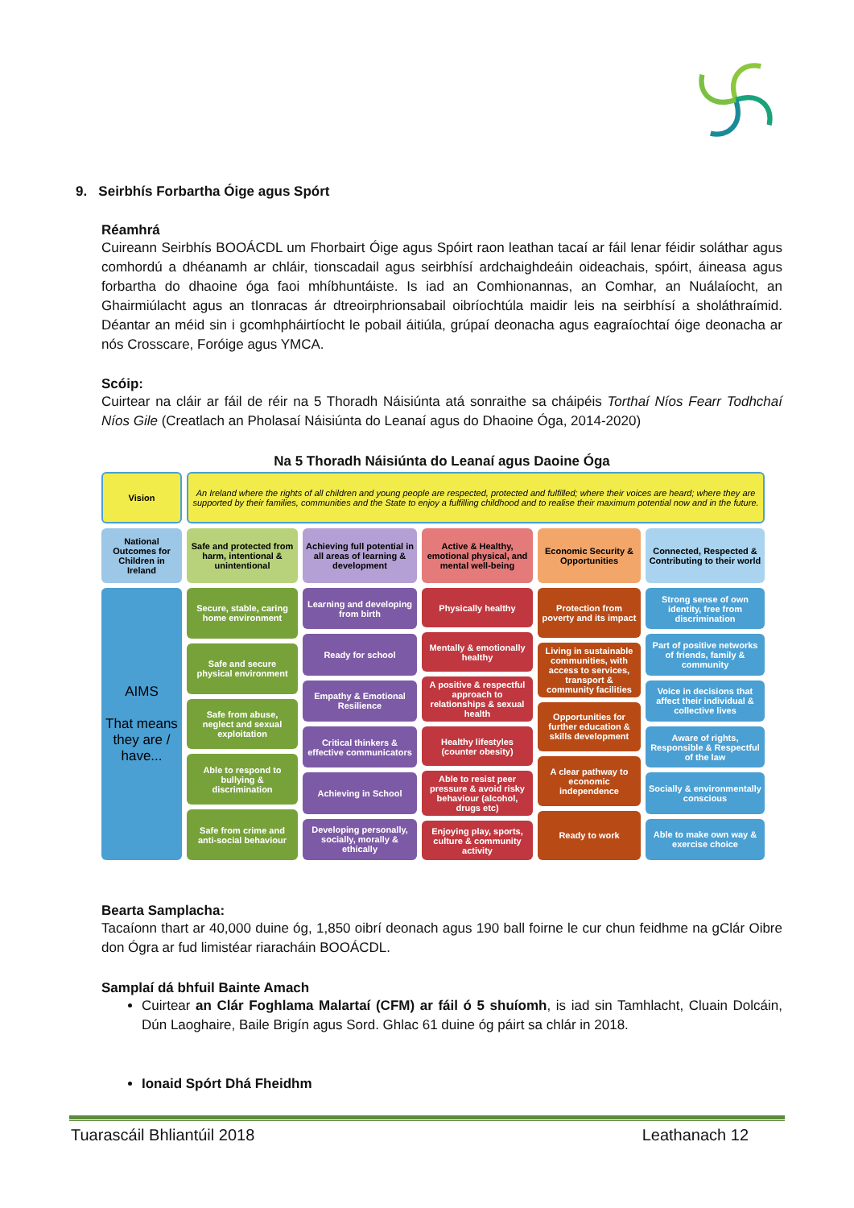9. Seirbhís Forbartha Óige agus Spórt
Réamhrá
Cuireann Seirbhís BOOÁCDL um Fhorbairt Óige agus Spóirt raon leathan tacaí ar fáil lenar féidir soláthar agus comhordú a dhéanamh ar chláir, tionscadail agus seirbhísí ardchaighdeáin oideachais, spóirt, áineasa agus forbartha do dhaoine óga faoi mhíbhuntáiste. Is iad an Comhionannas, an Comhar, an Nuálaíocht, an Ghairmiúlacht agus an tIonracas ár dtreoirphrionsabail oibríochtúla maidir leis na seirbhísí a sholáthraímid. Déantar an méid sin i gcomhpháirtíocht le pobail áitiúla, grúpaí deonacha agus eagraíochtaí óige deonacha ar nós Crosscare, Foróige agus YMCA.
Scóip:
Cuirtear na cláir ar fáil de réir na 5 Thoradh Náisiúnta atá sonraithe sa cháipéis Torthaí Níos Fearr Todhchaí Níos Gile (Creatlach an Pholasaí Náisiúnta do Leanaí agus do Dhaoine Óga, 2014-2020)
Na 5 Thoradh Náisiúnta do Leanaí agus Daoine Óga
Vision
An Ireland where the rights of all children and young people are respected, protected and fulfilled; where their voices are heard; where they are supported by their families, communities and the State to enjoy a fulfilling childhood and to realise their maximum potential now and in the future.
National Outcomes for Children in Ireland
Safe and protected from harm, intentional & unintentional
Achieving full potential in all areas of learning & development
Active & Healthy, emotional physical, and mental well-being
Economic Security & Opportunities
Connected, Respected & Contributing to their world
AIMS
That means they are / have...
Secure, stable, caring home environment
Safe and secure physical environment
Safe from abuse, neglect and sexual exploitation
Able to respond to bullying & discrimination
Safe from crime and anti-social behaviour
Learning and developing from birth
Ready for school
Empathy & Emotional Resilience
Critical thinkers & effective communicators
Achieving in School
Developing personally, socially, morally & ethically
Physically healthy
Mentally & emotionally healthy
A positive & respectful approach to relationships & sexual health
Healthy lifestyles (counter obesity)
Able to resist peer pressure & avoid risky behaviour (alcohol, drugs etc)
Enjoying play, sports, culture & community activity
Protection from poverty and its impact
Living in sustainable communities, with access to services, transport & community facilities
Opportunities for further education & skills development
A clear pathway to economic independence
Ready to work
Strong sense of own identity, free from discrimination
Part of positive networks of friends, family & community
Voice in decisions that affect their individual & collective lives
Aware of rights, Responsible & Respectful of the law
Socially & environmentally conscious
Able to make own way & exercise choice
Bearta Samplacha:
Tacaíonn thart ar 40,000 duine óg, 1,850 oibrí deonach agus 190 ball foirne le cur chun feidhme na gClár Oibre don Ógra ar fud limistéar riaracháin BOOÁCDL.
Samplaí dá bhfuil Bainte Amach
Cuirtear an Clár Foghlama Malartaí (CFM) ar fáil ó 5 shuíomh, is iad sin Tamhlacht, Cluain Dolcáin, Dún Laoghaire, Baile Brigín agus Sord. Ghlac 61 duine óg páirt sa chlár in 2018.
Ionaid Spórt Dhá Fheidhm
Tuarascáil Bhliantúil 2018 Leathanach 12